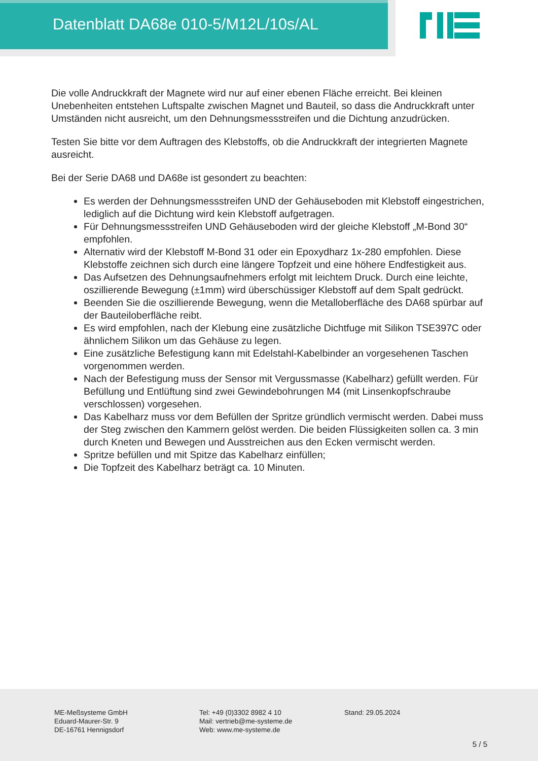Datenblatt DA68e 010-5/M12L/10s/AL
Die volle Andruckkraft der Magnete wird nur auf einer ebenen Fläche erreicht. Bei kleinen Unebenheiten entstehen Luftspalte zwischen Magnet und Bauteil, so dass die Andruckkraft unter Umständen nicht ausreicht, um den Dehnungsmessstreifen und die Dichtung anzudrücken.
Testen Sie bitte vor dem Auftragen des Klebstoffs, ob die Andruckkraft der integrierten Magnete ausreicht.
Bei der Serie DA68 und DA68e ist gesondert zu beachten:
Es werden der Dehnungsmessstreifen UND der Gehäuseboden mit Klebstoff eingestrichen, lediglich auf die Dichtung wird kein Klebstoff aufgetragen.
Für Dehnungsmessstreifen UND Gehäuseboden wird der gleiche Klebstoff „M-Bond 30“ empfohlen.
Alternativ wird der Klebstoff M-Bond 31 oder ein Epoxydharz 1x-280 empfohlen. Diese Klebstoffe zeichnen sich durch eine längere Topfzeit und eine höhere Endfestigkeit aus.
Das Aufsetzen des Dehnungsaufnehmers erfolgt mit leichtem Druck. Durch eine leichte, oszillierende Bewegung (±1mm) wird überschüssiger Klebstoff auf dem Spalt gedrückt.
Beenden Sie die oszillierende Bewegung, wenn die Metalloberfläche des DA68 spürbar auf der Bauteiloberfläche reibt.
Es wird empfohlen, nach der Klebung eine zusätzliche Dichtfuge mit Silikon TSE397C oder ähnlichem Silikon um das Gehäuse zu legen.
Eine zusätzliche Befestigung kann mit Edelstahl-Kabelbinder an vorgesehenen Taschen vorgenommen werden.
Nach der Befestigung muss der Sensor mit Vergussmasse (Kabelharz) gefüllt werden. Für Befüllung und Entlüftung sind zwei Gewindebohrungen M4 (mit Linsenkopfschraube verschlossen) vorgesehen.
Das Kabelharz muss vor dem Befüllen der Spritze gründlich vermischt werden. Dabei muss der Steg zwischen den Kammern gelöst werden. Die beiden Flüssigkeiten sollen ca. 3 min durch Kneten und Bewegen und Ausstreichen aus den Ecken vermischt werden.
Spritze befüllen und mit Spitze das Kabelharz einfüllen;
Die Topfzeit des Kabelharz beträgt ca. 10 Minuten.
ME-Meßsysteme GmbH
Eduard-Maurer-Str. 9
DE-16761 Hennigsdorf
Tel: +49 (0)3302 8982 4 10
Mail: vertrieb@me-systeme.de
Web: www.me-systeme.de
Stand: 29.05.2024
5 / 5